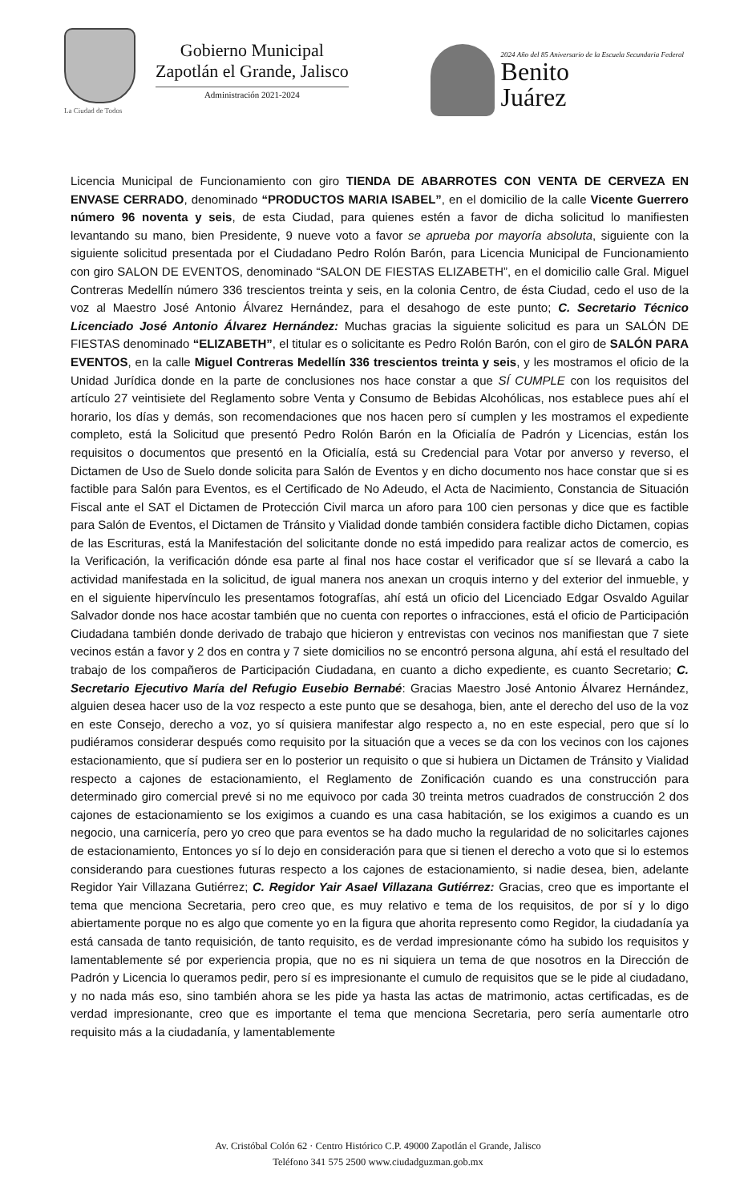Gobierno Municipal
Zapotlán el Grande, Jalisco
Administración 2021-2024
La Ciudad de Todos
2024 Año del 85 Aniversario de la Escuela Secundaria Federal
Benito
Juárez
Licencia Municipal de Funcionamiento con giro TIENDA DE ABARROTES CON VENTA DE CERVEZA EN ENVASE CERRADO, denominado “PRODUCTOS MARIA ISABEL”, en el domicilio de la calle Vicente Guerrero número 96 noventa y seis, de esta Ciudad, para quienes estén a favor de dicha solicitud lo manifiesten levantando su mano, bien Presidente, 9 nueve voto a favor se aprueba por mayoría absoluta, siguiente con la siguiente solicitud presentada por el Ciudadano Pedro Rolón Barón, para Licencia Municipal de Funcionamiento con giro SALON DE EVENTOS, denominado “SALON DE FIESTAS ELIZABETH”, en el domicilio calle Gral. Miguel Contreras Medellín número 336 trescientos treinta y seis, en la colonia Centro, de ésta Ciudad, cedo el uso de la voz al Maestro José Antonio Álvarez Hernández, para el desahogo de este punto; C. Secretario Técnico Licenciado José Antonio Álvarez Hernández: Muchas gracias la siguiente solicitud es para un SALÓN DE FIESTAS denominado “ELIZABETH”, el titular es o solicitante es Pedro Rolón Barón, con el giro de SALÓN PARA EVENTOS, en la calle Miguel Contreras Medellín 336 trescientos treinta y seis, y les mostramos el oficio de la Unidad Jurídica donde en la parte de conclusiones nos hace constar a que SÍ CUMPLE con los requisitos del artículo 27 veintisiete del Reglamento sobre Venta y Consumo de Bebidas Alcohólicas, nos establece pues ahí el horario, los días y demás, son recomendaciones que nos hacen pero sí cumplen y les mostramos el expediente completo, está la Solicitud que presentó Pedro Rolón Barón en la Oficialía de Padrón y Licencias, están los requisitos o documentos que presentó en la Oficialía, está su Credencial para Votar por anverso y reverso, el Dictamen de Uso de Suelo donde solicita para Salón de Eventos y en dicho documento nos hace constar que si es factible para Salón para Eventos, es el Certificado de No Adeudo, el Acta de Nacimiento, Constancia de Situación Fiscal ante el SAT el Dictamen de Protección Civil marca un aforo para 100 cien personas y dice que es factible para Salón de Eventos, el Dictamen de Tránsito y Vialidad donde también considera factible dicho Dictamen, copias de las Escrituras, está la Manifestación del solicitante donde no está impedido para realizar actos de comercio, es la Verificación, la verificación dónde esa parte al final nos hace costar el verificador que sí se llevará a cabo la actividad manifestada en la solicitud, de igual manera nos anexan un croquis interno y del exterior del inmueble, y en el siguiente hipervínculo les presentamos fotografías, ahí está un oficio del Licenciado Edgar Osvaldo Aguilar Salvador donde nos hace acostar también que no cuenta con reportes o infracciones, está el oficio de Participación Ciudadana también donde derivado de trabajo que hicieron y entrevistas con vecinos nos manifiestan que 7 siete vecinos están a favor y 2 dos en contra y 7 siete domicilios no se encontró persona alguna, ahí está el resultado del trabajo de los compañeros de Participación Ciudadana, en cuanto a dicho expediente, es cuanto Secretario; C. Secretario Ejecutivo María del Refugio Eusebio Bernabé: Gracias Maestro José Antonio Álvarez Hernández, alguien desea hacer uso de la voz respecto a este punto que se desahoga, bien, ante el derecho del uso de la voz en este Consejo, derecho a voz, yo sí quisiera manifestar algo respecto a, no en este especial, pero que sí lo pudiéramos considerar después como requisito por la situación que a veces se da con los vecinos con los cajones estacionamiento, que sí pudiera ser en lo posterior un requisito o que si hubiera un Dictamen de Tránsito y Vialidad respecto a cajones de estacionamiento, el Reglamento de Zonificación cuando es una construcción para determinado giro comercial prevé si no me equivoco por cada 30 treinta metros cuadrados de construcción 2 dos cajones de estacionamiento se los exigimos a cuando es una casa habitación, se los exigimos a cuando es un negocio, una carnicería, pero yo creo que para eventos se ha dado mucho la regularidad de no solicitarles cajones de estacionamiento, Entonces yo sí lo dejo en consideración para que si tienen el derecho a voto que si lo estemos considerando para cuestiones futuras respecto a los cajones de estacionamiento, si nadie desea, bien, adelante Regidor Yair Villazana Gutiérrez; C. Regidor Yair Asael Villazana Gutiérrez: Gracias, creo que es importante el tema que menciona Secretaria, pero creo que, es muy relativo e tema de los requisitos, de por sí y lo digo abiertamente porque no es algo que comente yo en la figura que ahorita represento como Regidor, la ciudadanía ya está cansada de tanto requisición, de tanto requisito, es de verdad impresionante cómo ha subido los requisitos y lamentablemente sé por experiencia propia, que no es ni siquiera un tema de que nosotros en la Dirección de Padrón y Licencia lo queramos pedir, pero sí es impresionante el cumulo de requisitos que se le pide al ciudadano, y no nada más eso, sino también ahora se les pide ya hasta las actas de matrimonio, actas certificadas, es de verdad impresionante, creo que es importante el tema que menciona Secretaria, pero sería aumentarle otro requisito más a la ciudadanía, y lamentablemente
Av. Cristóbal Colón 62 · Centro Histórico C.P. 49000 Zapotlán el Grande, Jalisco
Teléfono 341 575 2500 www.ciudadguzman.gob.mx